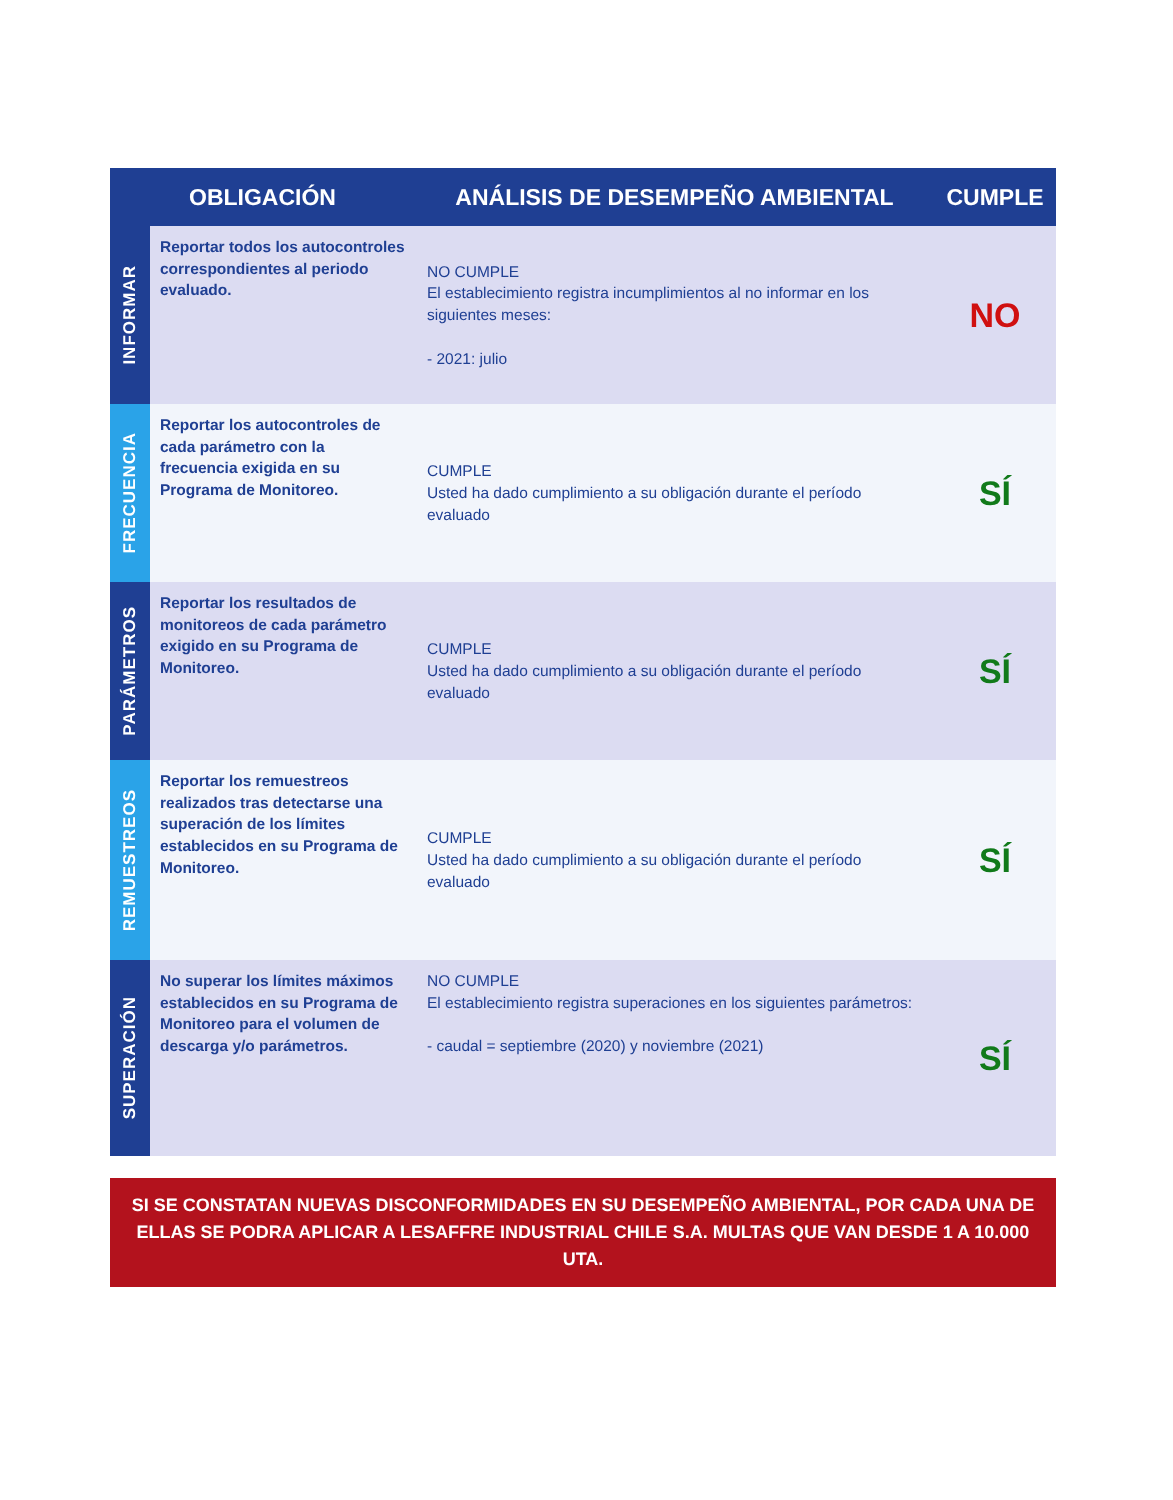| OBLIGACIÓN | | ANÁLISIS DE DESEMPEÑO AMBIENTAL | CUMPLE |
| --- | --- | --- | --- |
| INFORMAR | Reportar todos los autocontroles correspondientes al periodo evaluado. | NO CUMPLE El establecimiento registra incumplimientos al no informar en los siguientes meses: - 2021: julio | NO |
| FRECUENCIA | Reportar los autocontroles de cada parámetro con la frecuencia exigida en su Programa de Monitoreo. | CUMPLE Usted ha dado cumplimiento a su obligación durante el período evaluado | SÍ |
| PARÁMETROS | Reportar los resultados de monitoreos de cada parámetro exigido en su Programa de Monitoreo. | CUMPLE Usted ha dado cumplimiento a su obligación durante el período evaluado | SÍ |
| REMUESTREOS | Reportar los remuestreos realizados tras detectarse una superación de los límites establecidos en su Programa de Monitoreo. | CUMPLE Usted ha dado cumplimiento a su obligación durante el período evaluado | SÍ |
| SUPERACIÓN | No superar los límites máximos establecidos en su Programa de Monitoreo para el volumen de descarga y/o parámetros. | NO CUMPLE El establecimiento registra superaciones en los siguientes parámetros: - caudal = septiembre (2020) y noviembre (2021) | SÍ |
SI SE CONSTATAN NUEVAS DISCONFORMIDADES EN SU DESEMPEÑO AMBIENTAL, POR CADA UNA DE ELLAS SE PODRA APLICAR A LESAFFRE INDUSTRIAL CHILE S.A. MULTAS QUE VAN DESDE 1 A 10.000 UTA.